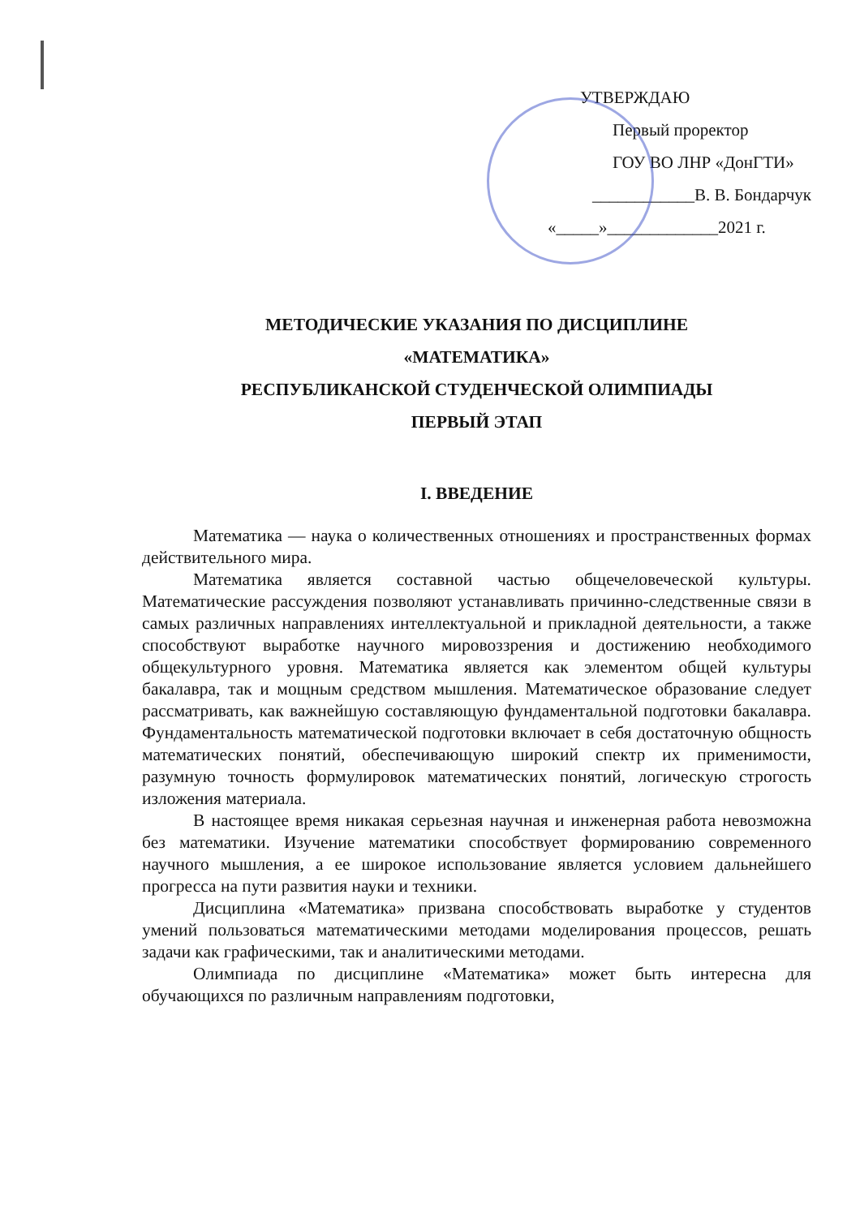УТВЕРЖДАЮ
Первый проректор
ГОУ ВО ЛНР «ДонГТИ»
____________В. В. Бондарчук
«_____»_____________2021 г.
МЕТОДИЧЕСКИЕ УКАЗАНИЯ ПО ДИСЦИПЛИНЕ
«МАТЕМАТИКА»
РЕСПУБЛИКАНСКОЙ СТУДЕНЧЕСКОЙ ОЛИМПИАДЫ
ПЕРВЫЙ ЭТАП
I. ВВЕДЕНИЕ
Математика — наука о количественных отношениях и пространственных формах действительного мира.
Математика является составной частью общечеловеческой культуры. Математические рассуждения позволяют устанавливать причинно-следственные связи в самых различных направлениях интеллектуальной и прикладной деятельности, а также способствуют выработке научного мировоззрения и достижению необходимого общекультурного уровня. Математика является как элементом общей культуры бакалавра, так и мощным средством мышления. Математическое образование следует рассматривать, как важнейшую составляющую фундаментальной подготовки бакалавра. Фундаментальность математической подготовки включает в себя достаточную общность математических понятий, обеспечивающую широкий спектр их применимости, разумную точность формулировок математических понятий, логическую строгость изложения материала.
В настоящее время никакая серьезная научная и инженерная работа невозможна без математики. Изучение математики способствует формированию современного научного мышления, а ее широкое использование является условием дальнейшего прогресса на пути развития науки и техники.
Дисциплина «Математика» призвана способствовать выработке у студентов умений пользоваться математическими методами моделирования процессов, решать задачи как графическими, так и аналитическими методами.
Олимпиада по дисциплине «Математика» может быть интересна для обучающихся по различным направлениям подготовки,